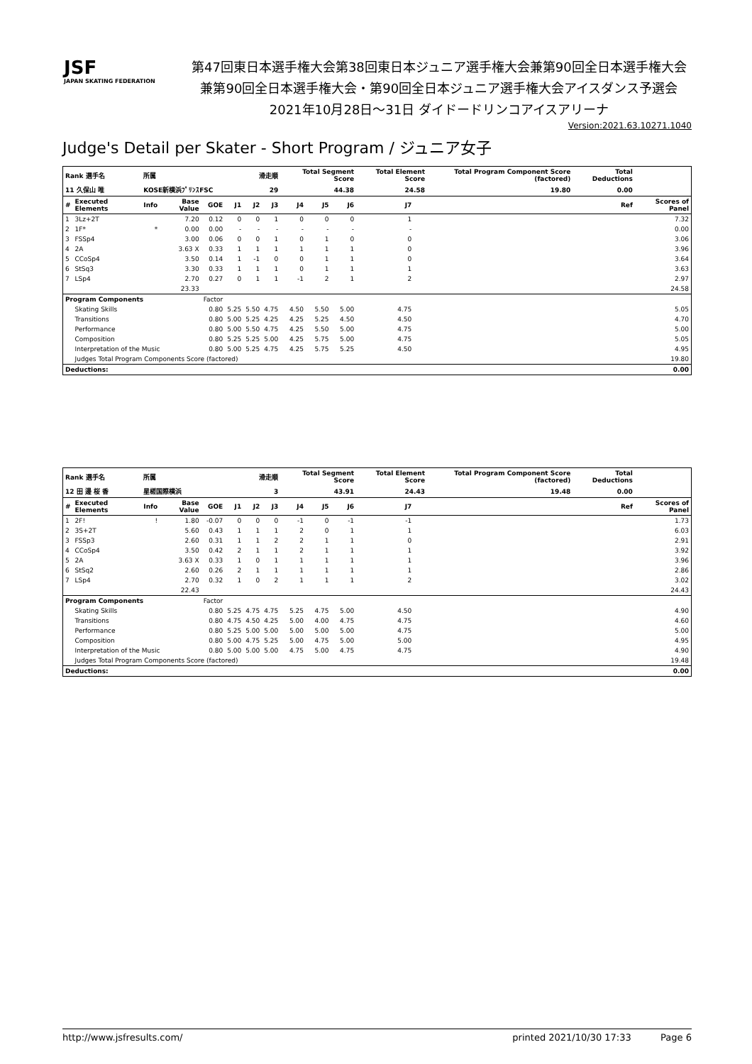JSF
JAPAN SKATING FEDERATION
第47回東日本選手権大会第38回東日本ジュニア選手権大会兼第90回全日本選手権大会
兼第90回全日本選手権大会・第90回全日本ジュニア選手権大会アイスダンス予選会
2021年10月28日～31日 ダイドードリンコアイスアリーナ
Version:2021.63.10271.1040
Judge's Detail per Skater - Short Program / ジュニア女子
| Rank 選手名 | | 所属 | | | 滑走順 | | | Total Segment Score | | | Total Element Score | | Total Program Component Score (factored) | | Total Deductions | |
| --- | --- | --- | --- | --- | --- | --- | --- | --- | --- | --- | --- | --- | --- | --- | --- | --- |
| 11 久保山 唯 | | KOSE新横浜ﾌﾟﾘﾝｽFSC | | | 29 | | | 44.38 | | | 24.58 | | 19.80 | | 0.00 | |
| # | Executed Elements | Info | Base Value | GOE | J1 | J2 | J3 | J4 | J5 | J6 | J7 | | | | Ref | Scores of Panel |
| 1 | 3Lz+2T | | 7.20 | 0.12 | 0 | 0 | 1 | 0 | 0 | 0 | 1 | | | | | 7.32 |
| 2 | 1F* | * | 0.00 | 0.00 | - | - | - | - | - | - | - | | | | | 0.00 |
| 3 | FSSp4 | | 3.00 | 0.06 | 0 | 0 | 1 | 0 | 1 | 0 | 0 | | | | | 3.06 |
| 4 | 2A | | 3.63 X | 0.33 | 1 | 1 | 1 | 1 | 1 | 1 | 0 | | | | | 3.96 |
| 5 | CCoSp4 | | 3.50 | 0.14 | 1 | -1 | 0 | 0 | 1 | 1 | 0 | | | | | 3.64 |
| 6 | StSq3 | | 3.30 | 0.33 | 1 | 1 | 1 | 0 | 1 | 1 | 1 | | | | | 3.63 |
| 7 | LSp4 | | 2.70 | 0.27 | 0 | 1 | 1 | -1 | 2 | 1 | 2 | | | | | 2.97 |
| | | | 23.33 | | | | | | | | | | | | | 24.58 |
| Program Components | | | | Factor | | | | | | | | | | | | |
| | Skating Skills | | | 0.80 | 5.25 | 5.50 | 4.75 | 4.50 | 5.50 | 5.00 | 4.75 | | | | | 5.05 |
| | Transitions | | | 0.80 | 5.00 | 5.25 | 4.25 | 4.25 | 5.25 | 4.50 | 4.50 | | | | | 4.70 |
| | Performance | | | 0.80 | 5.00 | 5.50 | 4.75 | 4.25 | 5.50 | 5.00 | 4.75 | | | | | 5.00 |
| | Composition | | | 0.80 | 5.25 | 5.25 | 5.00 | 4.25 | 5.75 | 5.00 | 4.75 | | | | | 5.05 |
| | Interpretation of the Music | | | 0.80 | 5.00 | 5.25 | 4.75 | 4.25 | 5.75 | 5.25 | 4.50 | | | | | 4.95 |
| | Judges Total Program Components Score (factored) | | | | | | | | | | | | | | | 19.80 |
| Deductions: | | | | | | | | | | | | | | | | 0.00 |
| Rank 選手名 | | 所属 | | | 滑走順 | | | Total Segment Score | | | Total Element Score | | Total Program Component Score (factored) | | Total Deductions | |
| --- | --- | --- | --- | --- | --- | --- | --- | --- | --- | --- | --- | --- | --- | --- | --- | --- |
| 12 田 邊 桜 香 | | 星槎国際横浜 | | | 3 | | | 43.91 | | | 24.43 | | 19.48 | | 0.00 | |
| # | Executed Elements | Info | Base Value | GOE | J1 | J2 | J3 | J4 | J5 | J6 | J7 | | | | Ref | Scores of Panel |
| 1 | 2F! | ! | 1.80 | -0.07 | 0 | 0 | 0 | -1 | 0 | -1 | -1 | | | | | 1.73 |
| 2 | 3S+2T | | 5.60 | 0.43 | 1 | 1 | 1 | 2 | 0 | 1 | 1 | | | | | 6.03 |
| 3 | FSSp3 | | 2.60 | 0.31 | 1 | 1 | 2 | 2 | 1 | 1 | 0 | | | | | 2.91 |
| 4 | CCoSp4 | | 3.50 | 0.42 | 2 | 1 | 1 | 2 | 1 | 1 | 1 | | | | | 3.92 |
| 5 | 2A | | 3.63 X | 0.33 | 1 | 0 | 1 | 1 | 1 | 1 | 1 | | | | | 3.96 |
| 6 | StSq2 | | 2.60 | 0.26 | 2 | 1 | 1 | 1 | 1 | 1 | 1 | | | | | 2.86 |
| 7 | LSp4 | | 2.70 | 0.32 | 1 | 0 | 2 | 1 | 1 | 1 | 2 | | | | | 3.02 |
| | | | 22.43 | | | | | | | | | | | | | 24.43 |
| Program Components | | | | Factor | | | | | | | | | | | | |
| | Skating Skills | | | 0.80 | 5.25 | 4.75 | 4.75 | 5.25 | 4.75 | 5.00 | 4.50 | | | | | 4.90 |
| | Transitions | | | 0.80 | 4.75 | 4.50 | 4.25 | 5.00 | 4.00 | 4.75 | 4.75 | | | | | 4.60 |
| | Performance | | | 0.80 | 5.25 | 5.00 | 5.00 | 5.00 | 5.00 | 5.00 | 4.75 | | | | | 5.00 |
| | Composition | | | 0.80 | 5.00 | 4.75 | 5.25 | 5.00 | 4.75 | 5.00 | 5.00 | | | | | 4.95 |
| | Interpretation of the Music | | | 0.80 | 5.00 | 5.00 | 5.00 | 4.75 | 5.00 | 4.75 | 4.75 | | | | | 4.90 |
| | Judges Total Program Components Score (factored) | | | | | | | | | | | | | | | 19.48 |
| Deductions: | | | | | | | | | | | | | | | | 0.00 |
http://www.jsfresults.com/ printed 2021/10/30 17:33 Page 6